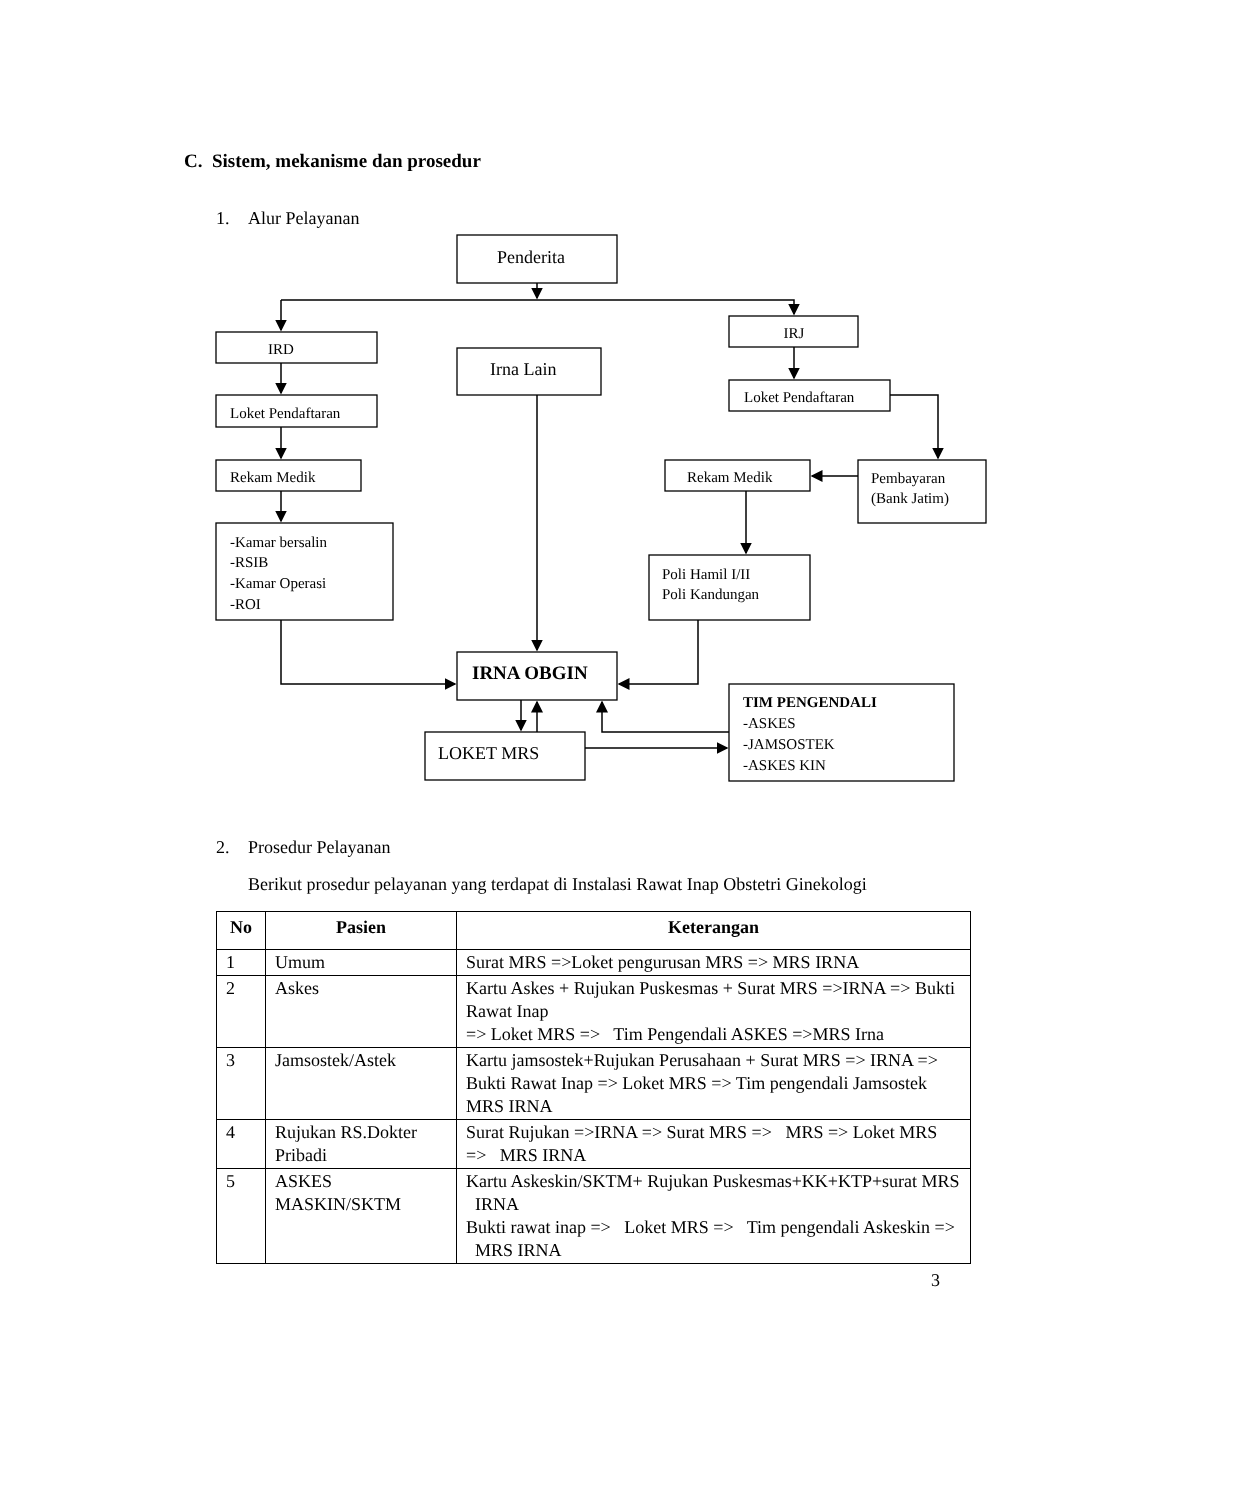C. Sistem, mekanisme dan prosedur
1. Alur Pelayanan
Penderita
Irna Lain
LOKET MRS
IRNA OBGIN
IRD
IRJ
Loket Pendaftaran
Loket Pendaftaran
Rekam Medik
Rekam Medik
Pembayaran
(Bank Jatim)
-Kamar bersalin
-RSIB
-Kamar Operasi
-ROI
Poli Hamil I/II
Poli Kandungan
TIM PENGENDALI
-ASKES
-JAMSOSTEK
-ASKES KIN
2. Prosedur Pelayanan
Berikut prosedur pelayanan yang terdapat di Instalasi Rawat Inap Obstetri Ginekologi
| No | Pasien | Keterangan |
| --- | --- | --- |
| 1 | Umum | Surat MRS =>Loket pengurusan MRS => MRS IRNA |
| 2 | Askes | Kartu Askes + Rujukan Puskesmas + Surat MRS =>IRNA => Bukti Rawat Inap => Loket MRS => Tim Pengendali ASKES =>MRS Irna |
| 3 | Jamsostek/Astek | Kartu jamsostek+Rujukan Perusahaan + Surat MRS => IRNA => Bukti Rawat Inap => Loket MRS => Tim pengendali Jamsostek MRS IRNA |
| 4 | Rujukan RS.Dokter Pribadi | Surat Rujukan =>IRNA => Surat MRS => MRS => Loket MRS => MRS IRNA |
| 5 | ASKES MASKIN/SKTM | Kartu Askeskin/SKTM+ Rujukan Puskesmas+KK+KTP+surat MRS IRNA Bukti rawat inap => Loket MRS => Tim pengendali Askeskin => MRS IRNA |
3